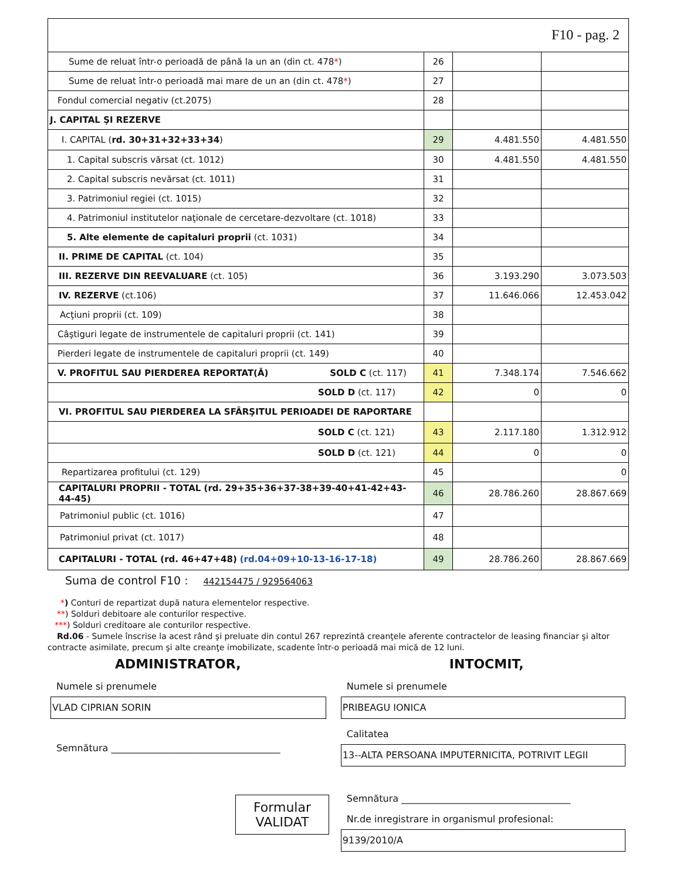F10 - pag. 2
| Sume de reluat într-o perioadă de până la un an (din ct. 478 * ) | 26 | | |
| Sume de reluat într-o perioadă mai mare de un an (din ct. 478 * ) | 27 | | |
| Fondul comercial negativ (ct.2075) | 28 | | |
| J. CAPITAL ŞI REZERVE | | | |
| I. CAPITAL ( rd. 30+31+32+33+34 ) | 29 | 4.481.550 | 4.481.550 |
| 1. Capital subscris vărsat (ct. 1012) | 30 | 4.481.550 | 4.481.550 |
| 2. Capital subscris nevărsat (ct. 1011) | 31 | | |
| 3. Patrimoniul regiei (ct. 1015) | 32 | | |
| 4. Patrimoniul institutelor naţionale de cercetare-dezvoltare (ct. 1018) | 33 | | |
| 5. Alte elemente de capitaluri proprii (ct. 1031) | 34 | | |
| II. PRIME DE CAPITAL (ct. 104) | 35 | | |
| III. REZERVE DIN REEVALUARE (ct. 105) | 36 | 3.193.290 | 3.073.503 |
| IV. REZERVE (ct.106) | 37 | 11.646.066 | 12.453.042 |
| Acţiuni proprii (ct. 109) | 38 | | |
| Câştiguri legate de instrumentele de capitaluri proprii (ct. 141) | 39 | | |
| Pierderi legate de instrumentele de capitaluri proprii (ct. 149) | 40 | | |
| V. PROFITUL SAU PIERDEREA REPORTAT(Ă) SOLD C (ct. 117) | 41 | 7.348.174 | 7.546.662 |
| SOLD D (ct. 117) | 42 | 0 | 0 |
| VI. PROFITUL SAU PIERDEREA LA SFÂRŞITUL PERIOADEI DE RAPORTARE | | | |
| SOLD C (ct. 121) | 43 | 2.117.180 | 1.312.912 |
| SOLD D (ct. 121) | 44 | 0 | 0 |
| Repartizarea profitului (ct. 129) | 45 | | 0 |
| CAPITALURI PROPRII - TOTAL (rd. 29+35+36+37-38+39-40+41-42+43-44-45) | 46 | 28.786.260 | 28.867.669 |
| Patrimoniul public (ct. 1016) | 47 | | |
| Patrimoniul privat (ct. 1017) | 48 | | |
| CAPITALURI - TOTAL (rd. 46+47+48) (rd.04+09+10-13-16-17-18) | 49 | 28.786.260 | 28.867.669 |
Suma de control F10 : 442154475 / 929564063
*) Conturi de repartizat după natura elementelor respective.
**) Solduri debitoare ale conturilor respective.
***) Solduri creditoare ale conturilor respective.
Rd.06 - Sumele înscrise la acest rând şi preluate din contul 267 reprezintă creanţele aferente contractelor de leasing financiar şi altor
contracte asimilate, precum şi alte creanţe imobilizate, scadente într-o perioadă mai mică de 12 luni.
ADMINISTRATOR,
Numele si prenumele
VLAD CIPRIAN SORIN
Semnătura ____________________________________
Formular
VALIDAT
INTOCMIT,
Numele si prenumele
PRIBEAGU IONICA
Calitatea
13--ALTA PERSOANA IMPUTERNICITA, POTRIVIT LEGII
Semnătura ____________________________________
Nr.de inregistrare in organismul profesional:
9139/2010/A